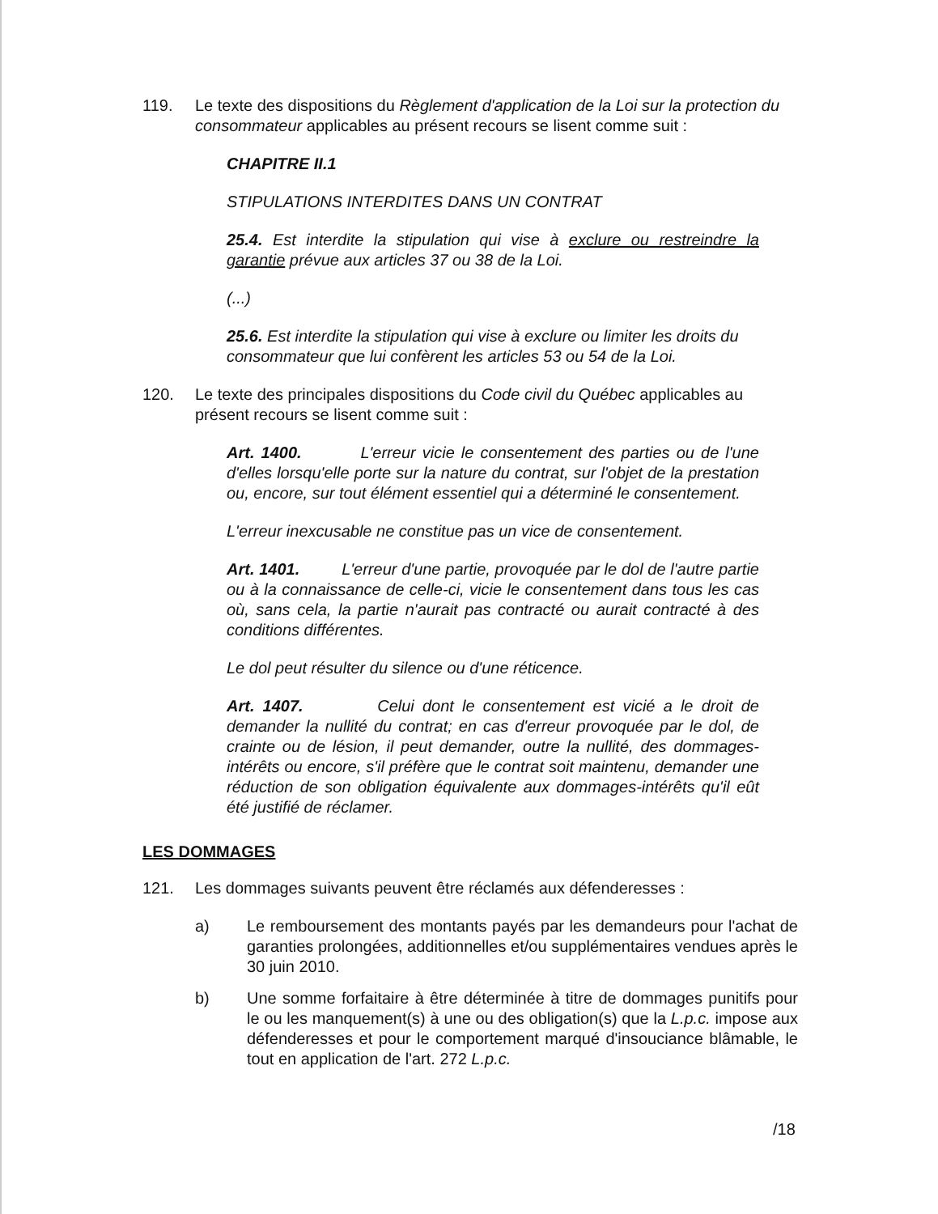119. Le texte des dispositions du Règlement d'application de la Loi sur la protection du consommateur applicables au présent recours se lisent comme suit :
CHAPITRE II.1
STIPULATIONS INTERDITES DANS UN CONTRAT
25.4. Est interdite la stipulation qui vise à exclure ou restreindre la garantie prévue aux articles 37 ou 38 de la Loi.
(...)
25.6. Est interdite la stipulation qui vise à exclure ou limiter les droits du consommateur que lui confèrent les articles 53 ou 54 de la Loi.
120. Le texte des principales dispositions du Code civil du Québec applicables au présent recours se lisent comme suit :
Art. 1400. L'erreur vicie le consentement des parties ou de l'une d'elles lorsqu'elle porte sur la nature du contrat, sur l'objet de la prestation ou, encore, sur tout élément essentiel qui a déterminé le consentement.
L'erreur inexcusable ne constitue pas un vice de consentement.
Art. 1401. L'erreur d'une partie, provoquée par le dol de l'autre partie ou à la connaissance de celle-ci, vicie le consentement dans tous les cas où, sans cela, la partie n'aurait pas contracté ou aurait contracté à des conditions différentes.
Le dol peut résulter du silence ou d'une réticence.
Art. 1407. Celui dont le consentement est vicié a le droit de demander la nullité du contrat; en cas d'erreur provoquée par le dol, de crainte ou de lésion, il peut demander, outre la nullité, des dommages-intérêts ou encore, s'il préfère que le contrat soit maintenu, demander une réduction de son obligation équivalente aux dommages-intérêts qu'il eût été justifié de réclamer.
LES DOMMAGES
121. Les dommages suivants peuvent être réclamés aux défenderesses :
a) Le remboursement des montants payés par les demandeurs pour l'achat de garanties prolongées, additionnelles et/ou supplémentaires vendues après le 30 juin 2010.
b) Une somme forfaitaire à être déterminée à titre de dommages punitifs pour le ou les manquement(s) à une ou des obligation(s) que la L.p.c. impose aux défenderesses et pour le comportement marqué d'insouciance blâmable, le tout en application de l'art. 272 L.p.c.
/18